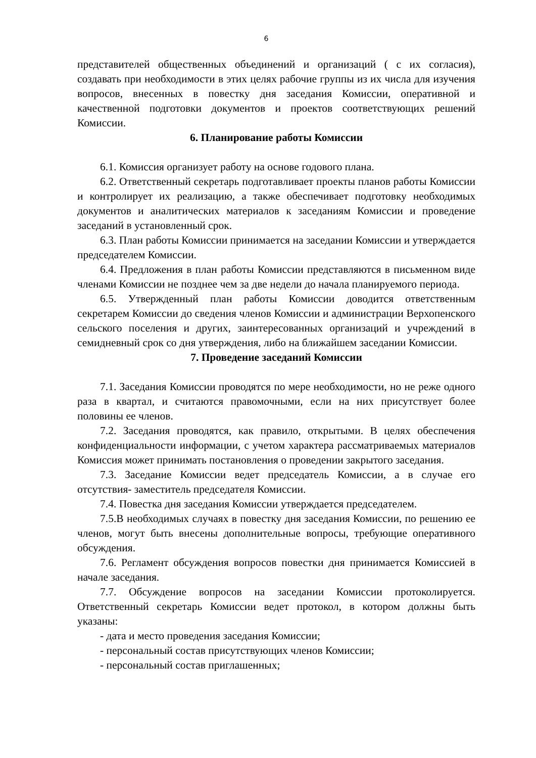6
представителей общественных объединений и организаций ( с их согласия), создавать при необходимости в этих целях рабочие группы из их числа для изучения вопросов, внесенных в повестку дня заседания Комиссии, оперативной и качественной подготовки документов и проектов соответствующих решений Комиссии.
6. Планирование работы Комиссии
6.1. Комиссия организует работу на основе годового плана.
6.2. Ответственный секретарь подготавливает проекты планов работы Комиссии и контролирует их реализацию, а также обеспечивает подготовку необходимых документов и аналитических материалов к заседаниям Комиссии и проведение заседаний в установленный срок.
6.3. План работы Комиссии принимается на заседании Комиссии и утверждается председателем Комиссии.
6.4. Предложения в план работы Комиссии представляются в письменном виде членами Комиссии не позднее чем за две недели до начала планируемого периода.
6.5. Утвержденный план работы Комиссии доводится ответственным секретарем Комиссии до сведения членов Комиссии и администрации Верхопенского сельского поселения и других, заинтересованных организаций и учреждений в семидневный срок со дня утверждения, либо на ближайшем заседании Комиссии.
7. Проведение заседаний Комиссии
7.1. Заседания Комиссии проводятся по мере необходимости, но не реже одного раза в квартал, и считаются правомочными, если на них присутствует более половины ее членов.
7.2. Заседания проводятся, как правило, открытыми. В целях обеспечения конфиденциальности информации, с учетом характера рассматриваемых материалов Комиссия может принимать постановления о проведении закрытого заседания.
7.3. Заседание Комиссии ведет председатель Комиссии, а в случае его отсутствия- заместитель председателя Комиссии.
7.4. Повестка дня заседания Комиссии утверждается председателем.
7.5.В необходимых случаях в повестку дня заседания Комиссии, по решению ее членов, могут быть внесены дополнительные вопросы, требующие оперативного обсуждения.
7.6. Регламент обсуждения вопросов повестки дня принимается Комиссией в начале заседания.
7.7. Обсуждение вопросов на заседании Комиссии протоколируется. Ответственный секретарь Комиссии ведет протокол, в котором должны быть указаны:
- дата и место проведения заседания Комиссии;
- персональный состав присутствующих членов Комиссии;
- персональный состав приглашенных;